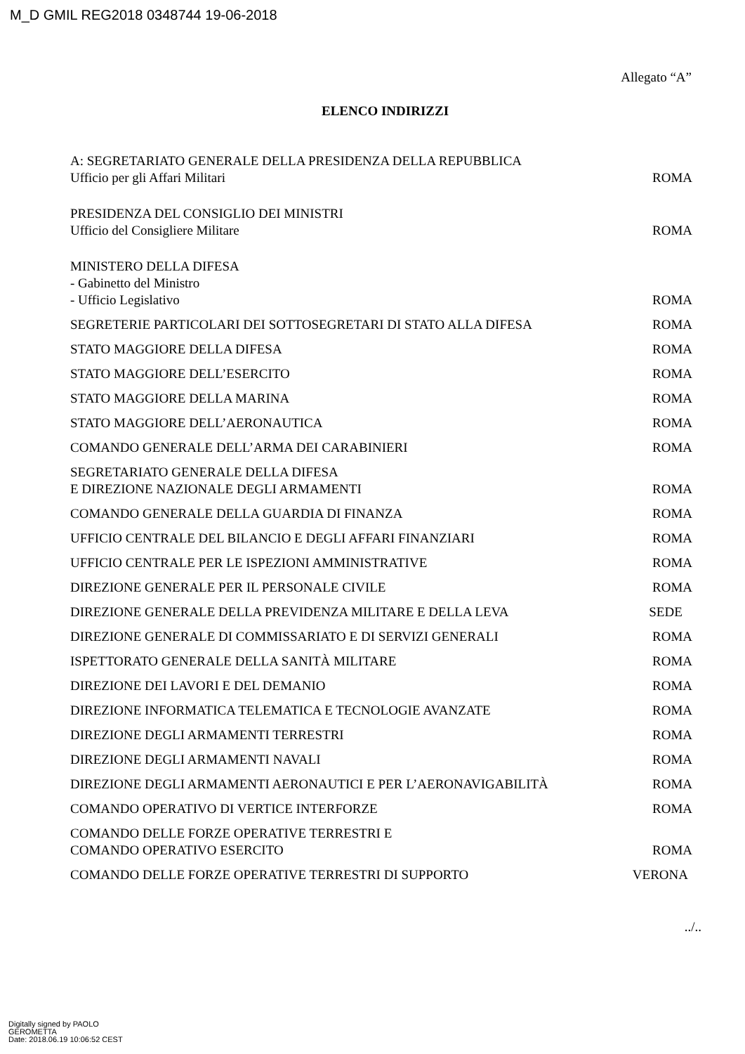M_D GMIL REG2018 0348744 19-06-2018
Allegato “A”
ELENCO INDIRIZZI
| A: SEGRETARIATO GENERALE DELLA PRESIDENZA DELLA REPUBBLICA Ufficio per gli Affari Militari | ROMA |
| PRESIDENZA DEL CONSIGLIO DEI MINISTRI Ufficio del Consigliere Militare | ROMA |
| MINISTERO DELLA DIFESA - Gabinetto del Ministro - Ufficio Legislativo | ROMA |
| SEGRETERIE PARTICOLARI DEI SOTTOSEGRETARI DI STATO ALLA DIFESA | ROMA |
| STATO MAGGIORE DELLA DIFESA | ROMA |
| STATO MAGGIORE DELL’ESERCITO | ROMA |
| STATO MAGGIORE DELLA MARINA | ROMA |
| STATO MAGGIORE DELL’AERONAUTICA | ROMA |
| COMANDO GENERALE DELL’ARMA DEI CARABINIERI | ROMA |
| SEGRETARIATO GENERALE DELLA DIFESA E DIREZIONE NAZIONALE DEGLI ARMAMENTI | ROMA |
| COMANDO GENERALE DELLA GUARDIA DI FINANZA | ROMA |
| UFFICIO CENTRALE DEL BILANCIO E DEGLI AFFARI FINANZIARI | ROMA |
| UFFICIO CENTRALE PER LE ISPEZIONI AMMINISTRATIVE | ROMA |
| DIREZIONE GENERALE PER IL PERSONALE CIVILE | ROMA |
| DIREZIONE GENERALE DELLA PREVIDENZA MILITARE E DELLA LEVA | SEDE |
| DIREZIONE GENERALE DI COMMISSARIATO E DI SERVIZI GENERALI | ROMA |
| ISPETTORATO GENERALE DELLA SANITÀ MILITARE | ROMA |
| DIREZIONE DEI LAVORI E DEL DEMANIO | ROMA |
| DIREZIONE INFORMATICA TELEMATICA E TECNOLOGIE AVANZATE | ROMA |
| DIREZIONE DEGLI ARMAMENTI TERRESTRI | ROMA |
| DIREZIONE DEGLI ARMAMENTI NAVALI | ROMA |
| DIREZIONE DEGLI ARMAMENTI AERONAUTICI E PER L’AERONAVIGABILITÀ | ROMA |
| COMANDO OPERATIVO DI VERTICE INTERFORZE | ROMA |
| COMANDO DELLE FORZE OPERATIVE TERRESTRI E COMANDO OPERATIVO ESERCITO | ROMA |
| COMANDO DELLE FORZE OPERATIVE TERRESTRI DI SUPPORTO | VERONA |
../..
Digitally signed by PAOLO
GEROMETTA
Date: 2018.06.19 10:06:52 CEST